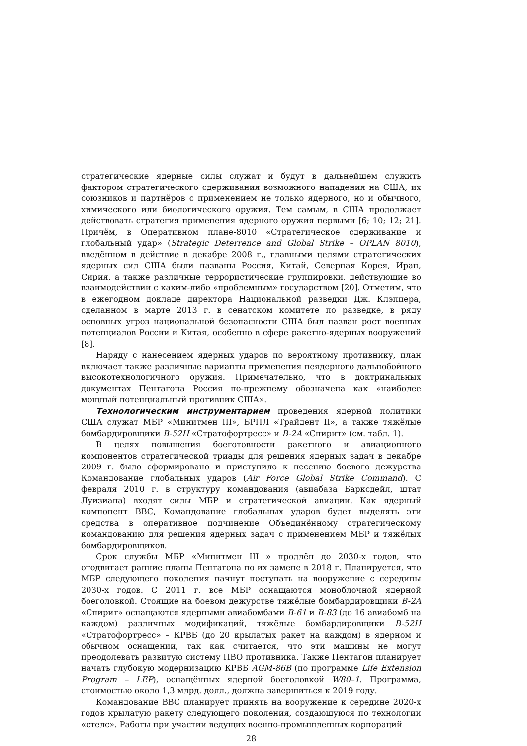стратегические ядерные силы служат и будут в дальнейшем служить фактором стратегического сдерживания возможного нападения на США, их союзников и партнёров с применением не только ядерного, но и обычного, химического или биологического оружия. Тем самым, в США продолжает действовать стратегия применения ядерного оружия первыми [6; 10; 12; 21]. Причём, в Оперативном плане-8010 «Стратегическое сдерживание и глобальный удар» (Strategic Deterrence and Global Strike – OPLAN 8010), введённом в действие в декабре 2008 г., главными целями стратегических ядерных сил США были названы Россия, Китай, Северная Корея, Иран, Сирия, а также различные террористические группировки, действующие во взаимодействии с каким-либо «проблемным» государством [20]. Отметим, что в ежегодном докладе директора Национальной разведки Дж. Клэппера, сделанном в марте 2013 г. в сенатском комитете по разведке, в ряду основных угроз национальной безопасности США был назван рост военных потенциалов России и Китая, особенно в сфере ракетно-ядерных вооружений [8].
Наряду с нанесением ядерных ударов по вероятному противнику, план включает также различные варианты применения неядерного дальнобойного высокотехнологичного оружия. Примечательно, что в доктринальных документах Пентагона Россия по-прежнему обозначена как «наиболее мощный потенциальный противник США».
Технологическим инструментарием проведения ядерной политики США служат МБР «Минитмен III», БРПЛ «Трайдент II», а также тяжёлые бомбардировщики B-52H «Стратофортресс» и B-2A «Спирит» (см. табл. 1).
В целях повышения боеготовности ракетного и авиационного компонентов стратегической триады для решения ядерных задач в декабре 2009 г. было сформировано и приступило к несению боевого дежурства Командование глобальных ударов (Air Force Global Strike Command). С февраля 2010 г. в структуру командования (авиабаза Барксдейл, штат Луизиана) входят силы МБР и стратегической авиации. Как ядерный компонент ВВС, Командование глобальных ударов будет выделять эти средства в оперативное подчинение Объединённому стратегическому командованию для решения ядерных задач с применением МБР и тяжёлых бомбардировщиков.
Срок службы МБР «Минитмен III » продлён до 2030-х годов, что отодвигает ранние планы Пентагона по их замене в 2018 г. Планируется, что МБР следующего поколения начнут поступать на вооружение с середины 2030-х годов. С 2011 г. все МБР оснащаются моноблочной ядерной боеголовкой. Стоящие на боевом дежурстве тяжёлые бомбардировщики B-2A «Спирит» оснащаются ядерными авиабомбами B-61 и B-83 (до 16 авиабомб на каждом) различных модификаций, тяжёлые бомбардировщики B-52H «Стратофортресс» – КРВБ (до 20 крылатых ракет на каждом) в ядерном и обычном оснащении, так как считается, что эти машины не могут преодолевать развитую систему ПВО противника. Также Пентагон планирует начать глубокую модернизацию КРВБ AGM-86B (по программе Life Extension Program – LEP), оснащённых ядерной боеголовкой W80–1. Программа, стоимостью около 1,3 млрд. долл., должна завершиться к 2019 году.
Командование ВВС планирует принять на вооружение к середине 2020-х годов крылатую ракету следующего поколения, создающуюся по технологии «стелс». Работы при участии ведущих военно-промышленных корпораций
28